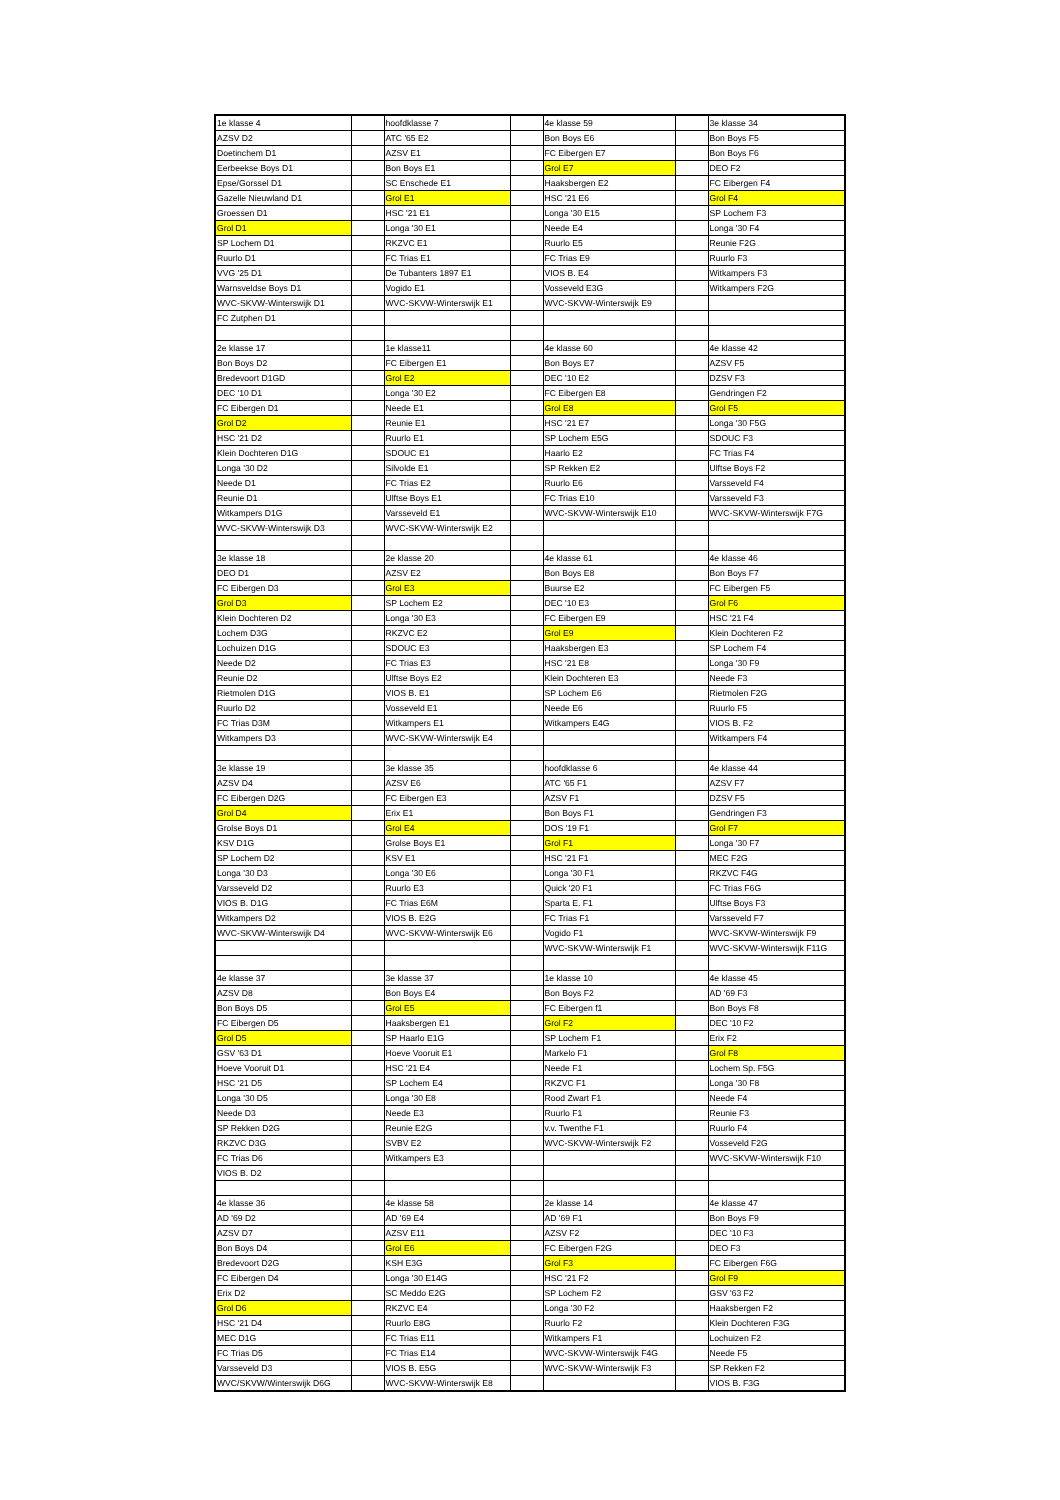| 1e klasse 4 | | hoofdklasse 7 | | 4e klasse 59 | | 3e klasse 34 |
| AZSV D2 | | ATC '65 E2 | | Bon Boys E6 | | Bon Boys F5 |
| Doetinchem D1 | | AZSV E1 | | FC Eibergen E7 | | Bon Boys F6 |
| Eerbeekse Boys D1 | | Bon Boys E1 | | Grol E7 | | DEO F2 |
| Epse/Gorssel D1 | | SC Enschede E1 | | Haaksbergen E2 | | FC Eibergen F4 |
| Gazelle Nieuwland D1 | | Grol E1 | | HSC '21 E6 | | Grol F4 |
| Groessen D1 | | HSC '21 E1 | | Longa '30 E15 | | SP Lochem F3 |
| Grol D1 | | Longa '30 E1 | | Neede E4 | | Longa '30 F4 |
| SP Lochem D1 | | RKZVC E1 | | Ruurlo E5 | | Reunie F2G |
| Ruurlo D1 | | FC Trias E1 | | FC Trias E9 | | Ruurlo F3 |
| VVG '25 D1 | | De Tubanters 1897 E1 | | VIOS B. E4 | | Witkampers F3 |
| Warnsveldse Boys D1 | | Vogido E1 | | Vosseveld E3G | | Witkampers F2G |
| WVC-SKVW-Winterswijk D1 | | WVC-SKVW-Winterswijk E1 | | WVC-SKVW-Winterswijk E9 | | |
| FC Zutphen D1 | | | | | | |
| 2e klasse 17 | | 1e klasse11 | | 4e klasse 60 | | 4e klasse 42 |
| Bon Boys D2 | | FC Eibergen E1 | | Bon Boys E7 | | AZSV F5 |
| Bredevoort D1GD | | Grol E2 | | DEC '10 E2 | | DZSV F3 |
| DEC '10 D1 | | Longa '30 E2 | | FC Eibergen E8 | | Gendringen F2 |
| FC Eibergen D1 | | Neede E1 | | Grol E8 | | Grol F5 |
| Grol D2 | | Reunie E1 | | HSC '21 E7 | | Longa '30 F5G |
| HSC '21 D2 | | Ruurlo E1 | | SP Lochem E5G | | SDOUC F3 |
| Klein Dochteren D1G | | SDOUC E1 | | Haarlo E2 | | FC Trias F4 |
| Longa '30 D2 | | Silvolde E1 | | SP Rekken E2 | | Ulftse Boys F2 |
| Neede D1 | | FC Trias E2 | | Ruurlo E6 | | Varsseveld F4 |
| Reunie D1 | | Ulftse Boys E1 | | FC Trias E10 | | Varsseveld F3 |
| Witkampers D1G | | Varsseveld E1 | | WVC-SKVW-Winterswijk E10 | | WVC-SKVW-Winterswijk F7G |
| WVC-SKVW-Winterswijk D3 | | WVC-SKVW-Winterswijk E2 | | | | |
| 3e klasse 18 | | 2e klasse 20 | | 4e klasse 61 | | 4e klasse 46 |
| DEO D1 | | AZSV E2 | | Bon Boys E8 | | Bon Boys F7 |
| FC Eibergen D3 | | Grol E3 | | Buurse E2 | | FC Eibergen F5 |
| Grol D3 | | SP Lochem E2 | | DEC '10 E3 | | Grol F6 |
| Klein Dochteren D2 | | Longa '30 E3 | | FC Eibergen E9 | | HSC '21 F4 |
| Lochem D3G | | RKZVC E2 | | Grol E9 | | Klein Dochteren F2 |
| Lochuizen D1G | | SDOUC E3 | | Haaksbergen E3 | | SP Lochem F4 |
| Neede D2 | | FC Trias E3 | | HSC '21 E8 | | Longa '30 F9 |
| Reunie D2 | | Ulftse Boys E2 | | Klein Dochteren E3 | | Neede F3 |
| Rietmolen D1G | | VIOS B. E1 | | SP Lochem E6 | | Rietmolen F2G |
| Ruurlo D2 | | Vosseveld E1 | | Neede E6 | | Ruurlo F5 |
| FC Trias D3M | | Witkampers E1 | | Witkampers E4G | | VIOS B. F2 |
| Witkampers D3 | | WVC-SKVW-Winterswijk E4 | | | | Witkampers F4 |
| 3e klasse 19 | | 3e klasse 35 | | hoofdklasse 6 | | 4e klasse 44 |
| AZSV D4 | | AZSV E6 | | ATC '65 F1 | | AZSV F7 |
| FC Eibergen D2G | | FC Eibergen E3 | | AZSV F1 | | DZSV F5 |
| Grol D4 | | Erix E1 | | Bon Boys F1 | | Gendringen F3 |
| Grolse Boys D1 | | Grol E4 | | DOS '19 F1 | | Grol F7 |
| KSV D1G | | Grolse Boys E1 | | Grol F1 | | Longa '30 F7 |
| SP Lochem D2 | | KSV E1 | | HSC '21 F1 | | MEC F2G |
| Longa '30 D3 | | Longa '30 E6 | | Longa '30 F1 | | RKZVC F4G |
| Varsseveld D2 | | Ruurlo E3 | | Quick '20 F1 | | FC Trias F6G |
| VIOS B. D1G | | FC Trias E6M | | Sparta E. F1 | | Ulftse Boys F3 |
| Witkampers D2 | | VIOS B. E2G | | FC Trias F1 | | Varsseveld F7 |
| WVC-SKVW-Winterswijk D4 | | WVC-SKVW-Winterswijk E6 | | Vogido F1 | | WVC-SKVW-Winterswijk F9 |
| | | | | WVC-SKVW-Winterswijk F1 | | WVC-SKVW-Winterswijk F11G |
| 4e klasse 37 | | 3e klasse 37 | | 1e klasse 10 | | 4e klasse 45 |
| AZSV D8 | | Bon Boys E4 | | Bon Boys F2 | | AD '69 F3 |
| Bon Boys D5 | | Grol E5 | | FC Eibergen f1 | | Bon Boys F8 |
| FC Eibergen D5 | | Haaksbergen E1 | | Grol F2 | | DEC '10 F2 |
| Grol D5 | | SP Haarlo E1G | | SP Lochem F1 | | Erix F2 |
| GSV '63 D1 | | Hoeve Vooruit E1 | | Markelo F1 | | Grol F8 |
| Hoeve Vooruit D1 | | HSC '21 E4 | | Neede F1 | | Lochem Sp. F5G |
| HSC '21 D5 | | SP Lochem E4 | | RKZVC F1 | | Longa '30 F8 |
| Longa '30 D5 | | Longa '30 E8 | | Rood Zwart F1 | | Neede F4 |
| Neede D3 | | Neede E3 | | Ruurlo F1 | | Reunie F3 |
| SP Rekken D2G | | Reunie E2G | | v.v. Twenthe F1 | | Ruurlo F4 |
| RKZVC D3G | | SVBV E2 | | WVC-SKVW-Winterswijk F2 | | Vosseveld F2G |
| FC Trias D6 | | Witkampers E3 | | | | WVC-SKVW-Winterswijk F10 |
| VIOS B. D2 | | | | | | |
| 4e klasse 36 | | 4e klasse 58 | | 2e klasse 14 | | 4e klasse 47 |
| AD '69 D2 | | AD '69 E4 | | AD '69 F1 | | Bon Boys F9 |
| AZSV D7 | | AZSV E11 | | AZSV F2 | | DEC '10 F3 |
| Bon Boys D4 | | Grol E6 | | FC Eibergen F2G | | DEO F3 |
| Bredevoort D2G | | KSH E3G | | Grol F3 | | FC Eibergen F6G |
| FC Eibergen D4 | | Longa '30 E14G | | HSC '21 F2 | | Grol F9 |
| Erix D2 | | SC Meddo E2G | | SP Lochem F2 | | GSV '63 F2 |
| Grol D6 | | RKZVC E4 | | Longa '30 F2 | | Haaksbergen F2 |
| HSC '21 D4 | | Ruurlo E8G | | Ruurlo F2 | | Klein Dochteren F3G |
| MEC D1G | | FC Trias E11 | | Witkampers F1 | | Lochuizen F2 |
| FC Trias D5 | | FC Trias E14 | | WVC-SKVW-Winterswijk F4G | | Neede F5 |
| Varsseveld D3 | | VIOS B. E5G | | WVC-SKVW-Winterswijk F3 | | SP Rekken F2 |
| WVC/SKVW/Winterswijk D6G | | WVC-SKVW-Winterswijk E8 | | | | VIOS B. F3G |